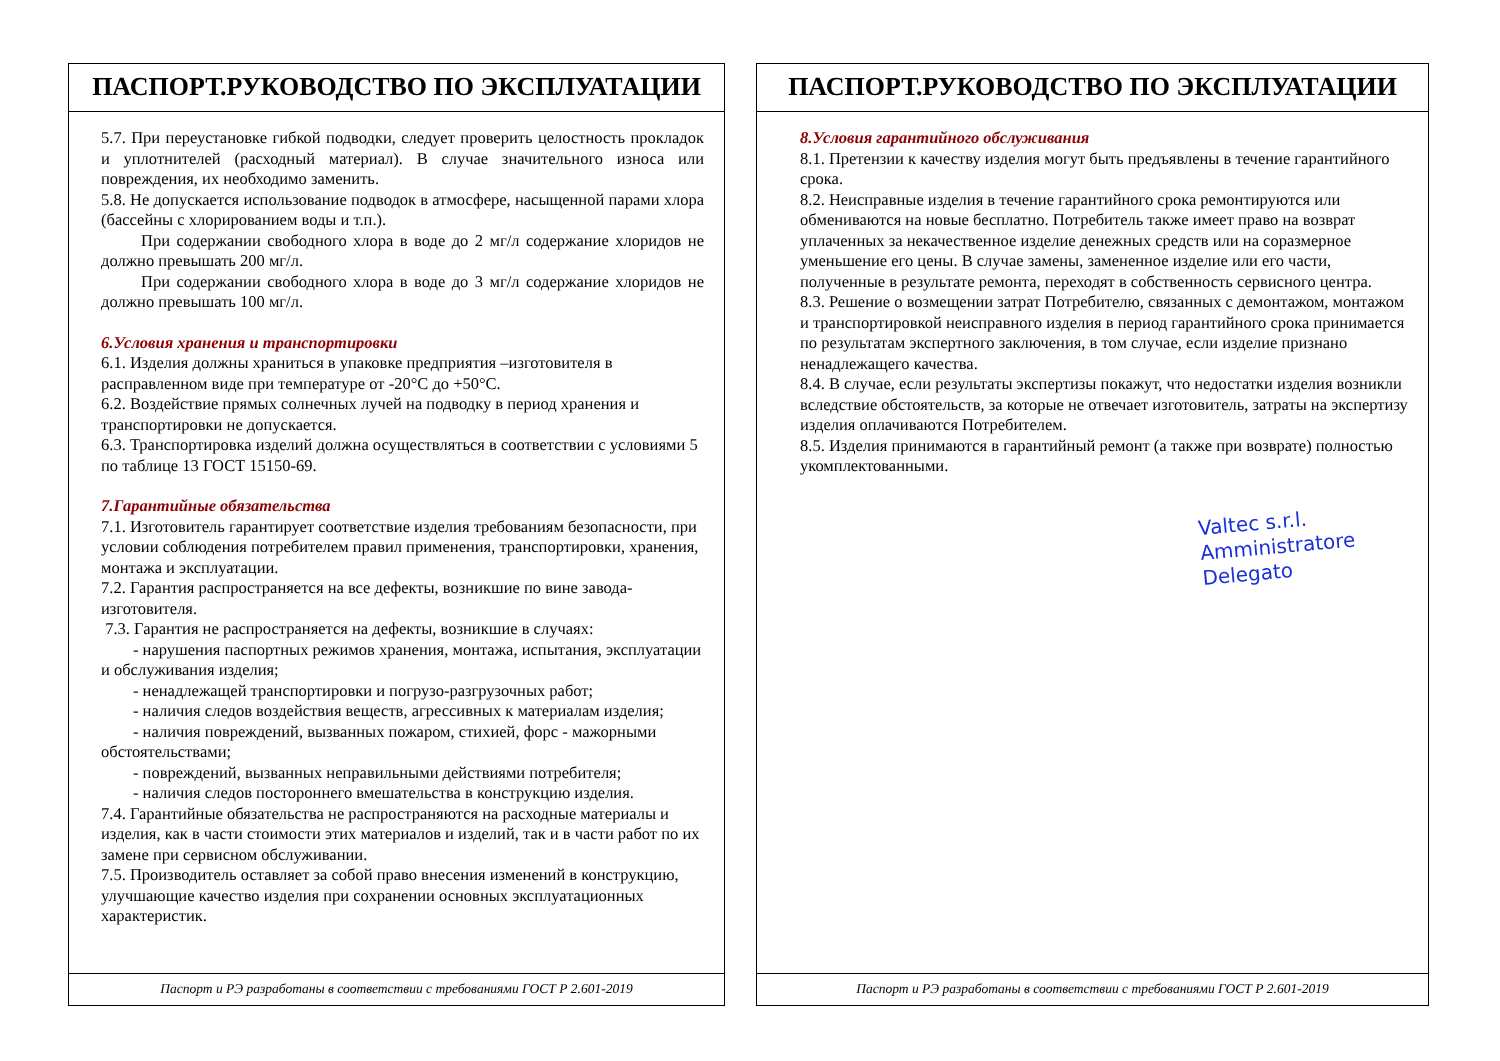ПАСПОРТ.РУКОВОДСТВО ПО ЭКСПЛУАТАЦИИ
5.7. При переустановке гибкой подводки, следует проверить целостность прокладок и уплотнителей (расходный материал). В случае значительного износа или повреждения, их необходимо заменить.
5.8. Не допускается использование подводок в атмосфере, насыщенной парами хлора (бассейны с хлорированием воды и т.п.).
При содержании свободного хлора в воде до 2 мг/л содержание хлоридов не должно превышать 200 мг/л.
При содержании свободного хлора в воде до 3 мг/л содержание хлоридов не должно превышать 100 мг/л.
6.Условия хранения и транспортировки
6.1. Изделия должны храниться в упаковке предприятия –изготовителя в расправленном виде при температуре от -20°С до +50°С.
6.2. Воздействие прямых солнечных лучей на подводку в период хранения и транспортировки не допускается.
6.3. Транспортировка изделий должна осуществляться в соответствии с условиями 5 по таблице 13 ГОСТ 15150-69.
7.Гарантийные обязательства
7.1. Изготовитель гарантирует соответствие изделия требованиям безопасности, при условии соблюдения потребителем правил применения, транспортировки, хранения, монтажа и эксплуатации.
7.2. Гарантия распространяется на все дефекты, возникшие по вине завода-изготовителя.
7.3. Гарантия не распространяется на дефекты, возникшие в случаях:
- нарушения паспортных режимов хранения, монтажа, испытания, эксплуатации и обслуживания изделия;
- ненадлежащей транспортировки и погрузо-разгрузочных работ;
- наличия следов воздействия веществ, агрессивных к материалам изделия;
- наличия повреждений, вызванных пожаром, стихией, форс - мажорными обстоятельствами;
- повреждений, вызванных неправильными действиями потребителя;
- наличия следов постороннего вмешательства в конструкцию изделия.
7.4. Гарантийные обязательства не распространяются на расходные материалы и изделия, как в части стоимости этих материалов и изделий, так и в части работ по их замене при сервисном обслуживании.
7.5. Производитель оставляет за собой право внесения изменений в конструкцию, улучшающие качество изделия при сохранении основных эксплуатационных характеристик.
Паспорт и РЭ разработаны в соответствии с требованиями ГОСТ Р 2.601-2019
ПАСПОРТ.РУКОВОДСТВО ПО ЭКСПЛУАТАЦИИ
8.Условия гарантийного обслуживания
8.1. Претензии к качеству изделия могут быть предъявлены в течение гарантийного срока.
8.2. Неисправные изделия в течение гарантийного срока ремонтируются или обмениваются на новые бесплатно. Потребитель также имеет право на возврат уплаченных за некачественное изделие денежных средств или на соразмерное уменьшение его цены. В случае замены, замененное изделие или его части, полученные в результате ремонта, переходят в собственность сервисного центра.
8.3. Решение о возмещении затрат Потребителю, связанных с демонтажом, монтажом и транспортировкой неисправного изделия в период гарантийного срока принимается по результатам экспертного заключения, в том случае, если изделие признано ненадлежащего качества.
8.4. В случае, если результаты экспертизы покажут, что недостатки изделия возникли вследствие обстоятельств, за которые не отвечает изготовитель, затраты на экспертизу изделия оплачиваются Потребителем.
8.5. Изделия принимаются в гарантийный ремонт (а также при возврате) полностью укомплектованными.
Valtec s.r.l.
Amministratore
Delegato
Паспорт и РЭ разработаны в соответствии с требованиями ГОСТ Р 2.601-2019